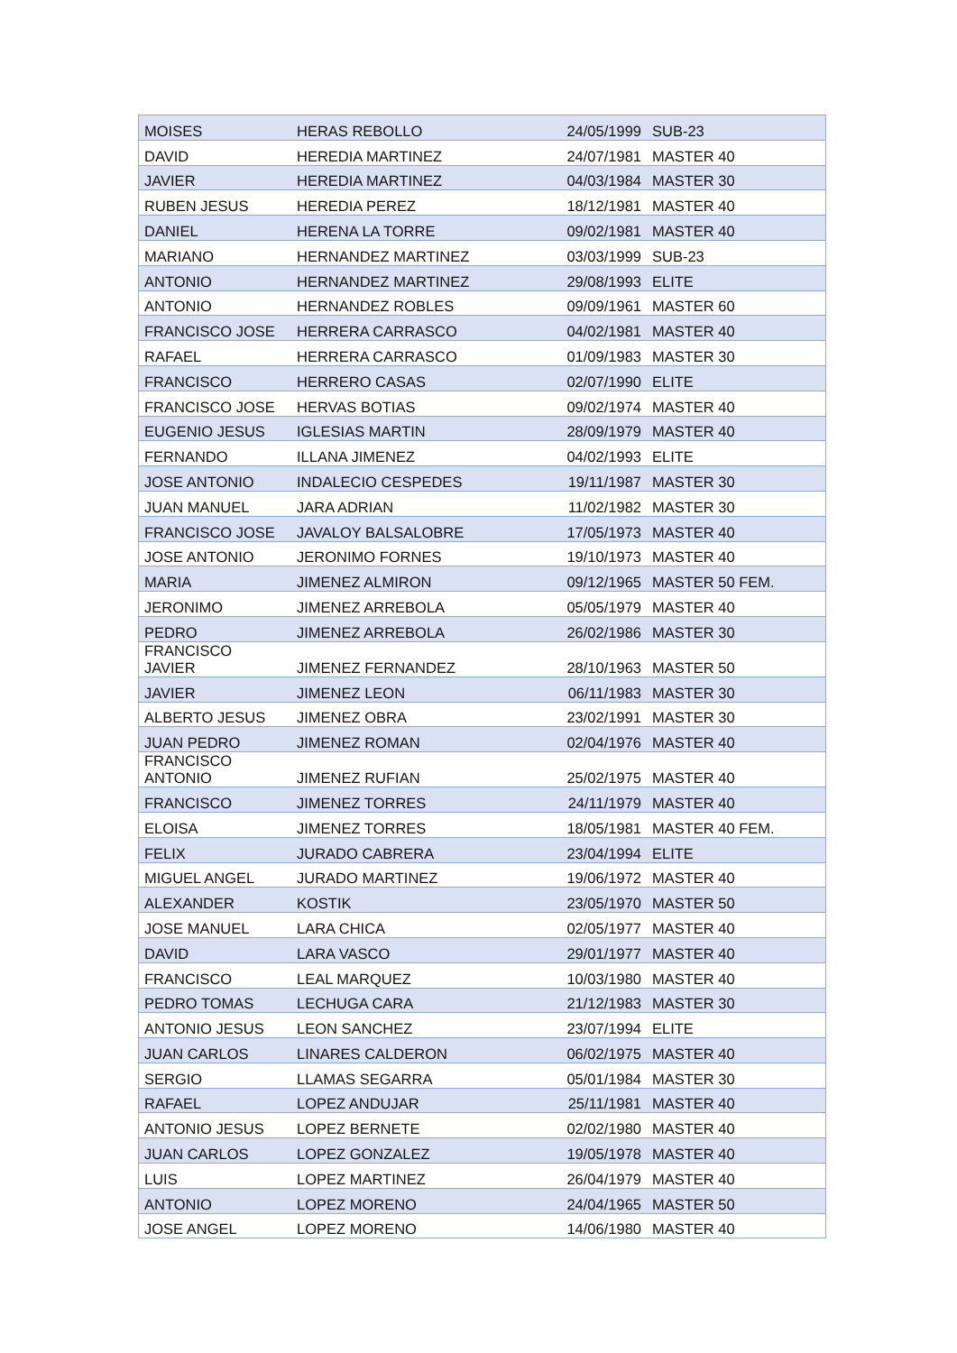| MOISES | HERAS REBOLLO | 24/05/1999 | SUB-23 |
| DAVID | HEREDIA MARTINEZ | 24/07/1981 | MASTER 40 |
| JAVIER | HEREDIA MARTINEZ | 04/03/1984 | MASTER 30 |
| RUBEN JESUS | HEREDIA PEREZ | 18/12/1981 | MASTER 40 |
| DANIEL | HERENA LA TORRE | 09/02/1981 | MASTER 40 |
| MARIANO | HERNANDEZ MARTINEZ | 03/03/1999 | SUB-23 |
| ANTONIO | HERNANDEZ MARTINEZ | 29/08/1993 | ELITE |
| ANTONIO | HERNANDEZ ROBLES | 09/09/1961 | MASTER 60 |
| FRANCISCO JOSE | HERRERA CARRASCO | 04/02/1981 | MASTER 40 |
| RAFAEL | HERRERA CARRASCO | 01/09/1983 | MASTER 30 |
| FRANCISCO | HERRERO CASAS | 02/07/1990 | ELITE |
| FRANCISCO JOSE | HERVAS BOTIAS | 09/02/1974 | MASTER 40 |
| EUGENIO JESUS | IGLESIAS MARTIN | 28/09/1979 | MASTER 40 |
| FERNANDO | ILLANA JIMENEZ | 04/02/1993 | ELITE |
| JOSE ANTONIO | INDALECIO CESPEDES | 19/11/1987 | MASTER 30 |
| JUAN MANUEL | JARA ADRIAN | 11/02/1982 | MASTER 30 |
| FRANCISCO JOSE | JAVALOY BALSALOBRE | 17/05/1973 | MASTER 40 |
| JOSE ANTONIO | JERONIMO FORNES | 19/10/1973 | MASTER 40 |
| MARIA | JIMENEZ ALMIRON | 09/12/1965 | MASTER 50 FEM. |
| JERONIMO | JIMENEZ ARREBOLA | 05/05/1979 | MASTER 40 |
| PEDRO | JIMENEZ ARREBOLA | 26/02/1986 | MASTER 30 |
| FRANCISCO JAVIER | JIMENEZ FERNANDEZ | 28/10/1963 | MASTER 50 |
| JAVIER | JIMENEZ LEON | 06/11/1983 | MASTER 30 |
| ALBERTO JESUS | JIMENEZ OBRA | 23/02/1991 | MASTER 30 |
| JUAN PEDRO | JIMENEZ ROMAN | 02/04/1976 | MASTER 40 |
| FRANCISCO ANTONIO | JIMENEZ RUFIAN | 25/02/1975 | MASTER 40 |
| FRANCISCO | JIMENEZ TORRES | 24/11/1979 | MASTER 40 |
| ELOISA | JIMENEZ TORRES | 18/05/1981 | MASTER 40 FEM. |
| FELIX | JURADO CABRERA | 23/04/1994 | ELITE |
| MIGUEL ANGEL | JURADO MARTINEZ | 19/06/1972 | MASTER 40 |
| ALEXANDER | KOSTIK | 23/05/1970 | MASTER 50 |
| JOSE MANUEL | LARA CHICA | 02/05/1977 | MASTER 40 |
| DAVID | LARA VASCO | 29/01/1977 | MASTER 40 |
| FRANCISCO | LEAL MARQUEZ | 10/03/1980 | MASTER 40 |
| PEDRO TOMAS | LECHUGA CARA | 21/12/1983 | MASTER 30 |
| ANTONIO JESUS | LEON SANCHEZ | 23/07/1994 | ELITE |
| JUAN CARLOS | LINARES CALDERON | 06/02/1975 | MASTER 40 |
| SERGIO | LLAMAS SEGARRA | 05/01/1984 | MASTER 30 |
| RAFAEL | LOPEZ ANDUJAR | 25/11/1981 | MASTER 40 |
| ANTONIO JESUS | LOPEZ BERNETE | 02/02/1980 | MASTER 40 |
| JUAN CARLOS | LOPEZ GONZALEZ | 19/05/1978 | MASTER 40 |
| LUIS | LOPEZ MARTINEZ | 26/04/1979 | MASTER 40 |
| ANTONIO | LOPEZ MORENO | 24/04/1965 | MASTER 50 |
| JOSE ANGEL | LOPEZ MORENO | 14/06/1980 | MASTER 40 |